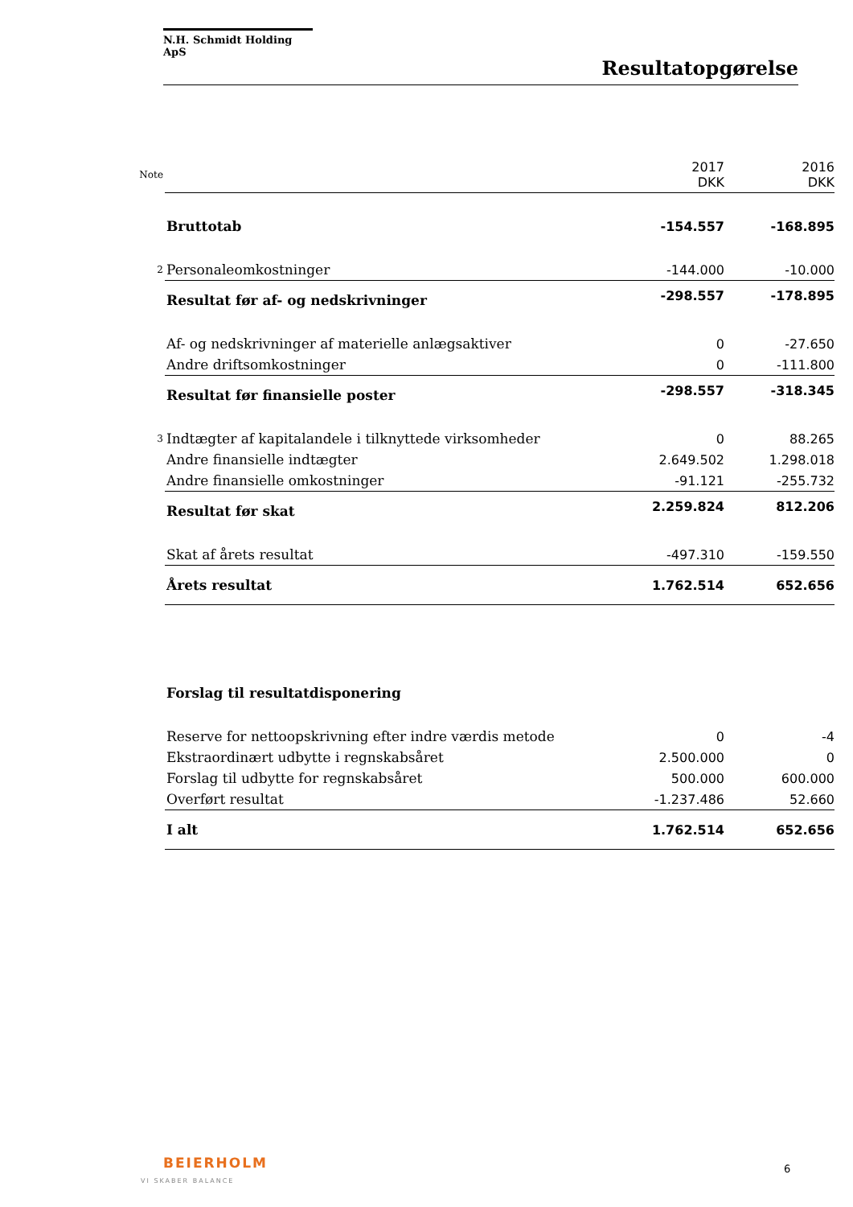N.H. Schmidt Holding ApS
Resultatopgørelse
| Note | | 2017 DKK | 2016 DKK |
| | Bruttotab | -154.557 | -168.895 |
| 2 | Personaleomkostninger | -144.000 | -10.000 |
| | Resultat før af- og nedskrivninger | -298.557 | -178.895 |
| | Af- og nedskrivninger af materielle anlægsaktiver | 0 | -27.650 |
| | Andre driftsomkostninger | 0 | -111.800 |
| | Resultat før finansielle poster | -298.557 | -318.345 |
| 3 | Indtægter af kapitalandele i tilknyttede virksomheder | 0 | 88.265 |
| | Andre finansielle indtægter | 2.649.502 | 1.298.018 |
| | Andre finansielle omkostninger | -91.121 | -255.732 |
| | Resultat før skat | 2.259.824 | 812.206 |
| | Skat af årets resultat | -497.310 | -159.550 |
| | Årets resultat | 1.762.514 | 652.656 |
| | Forslag til resultatdisponering | | |
| | Reserve for nettoopskrivning efter indre værdis metode | 0 | -4 |
| | Ekstraordinært udbytte i regnskabsåret | 2.500.000 | 0 |
| | Forslag til udbytte for regnskabsåret | 500.000 | 600.000 |
| | Overført resultat | -1.237.486 | 52.660 |
| | I alt | 1.762.514 | 652.656 |
BEIERHOLM
VI SKABER BALANCE
6